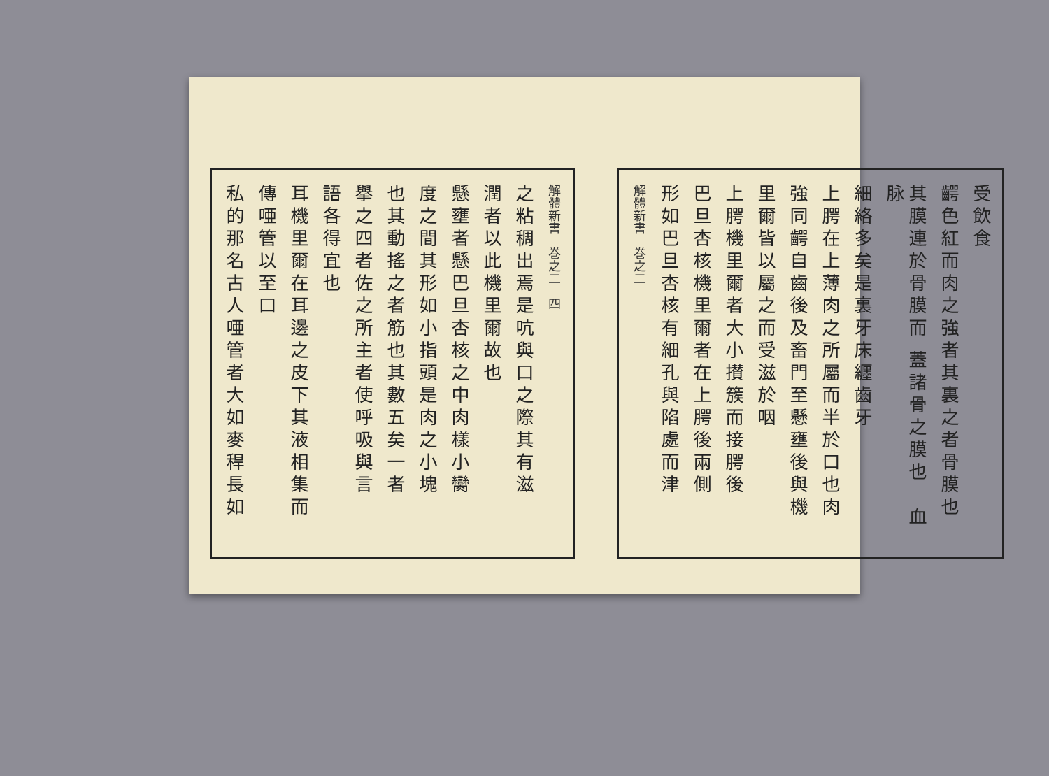解體新書　巻之二　四
之粘稠出焉是吭與口之際其有滋
潤者以此機里爾故也
懸壅者懸巴旦杏核之中肉樣小臠
度之間其形如小指頭是肉之小塊
也其動搖之者筋也其數五矣一者
擧之四者佐之所主者使呼吸與言
語各得宜也
耳機里爾在耳邊之皮下其液相集而
傳唖管以至口
私的那名古人唖管者大如麥稈長如
受飲食
齶色紅而肉之強者其裏之者骨膜也
其膜連於骨膜而 蓋諸骨之膜也　血脉
細絡多矣是裏牙床纒齒牙
上腭在上薄肉之所屬而半於口也肉
強同齶自齒後及畜門至懸壅後與機
里爾皆以屬之而受滋於咽
上腭機里爾者大小攅簇而接腭後
巴旦杏核機里爾者在上腭後兩側
形如巴旦杏核有細孔與陷處而津
解體新書　巻之二